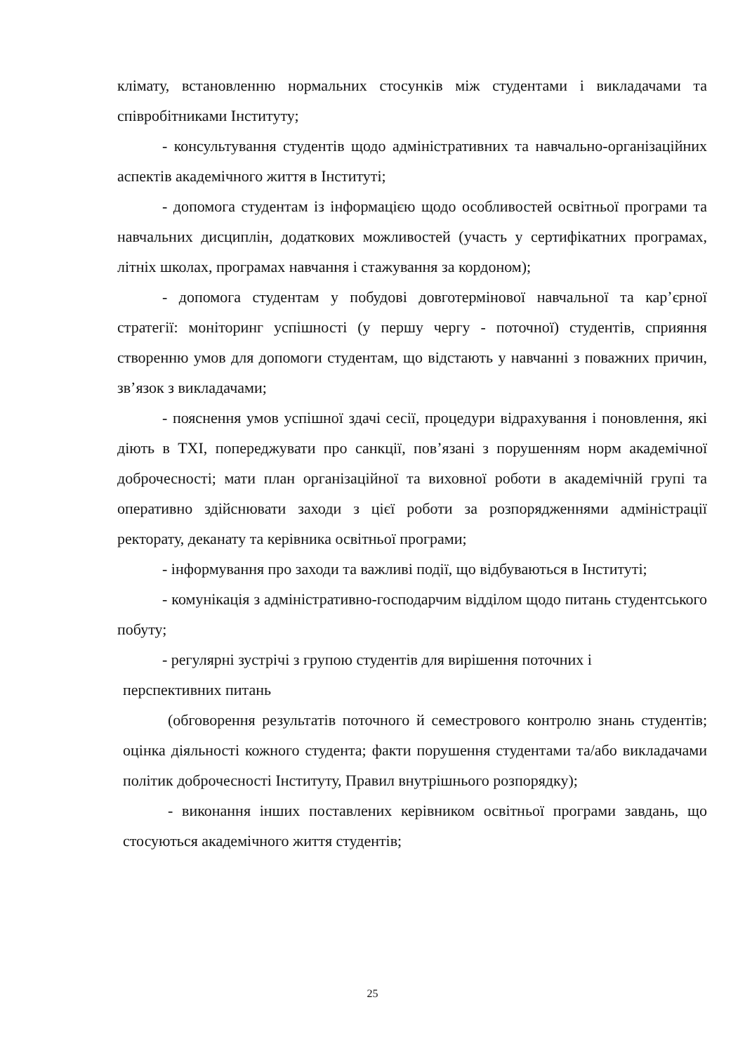клімату, встановленню нормальних стосунків між студентами і викладачами та співробітниками Інституту;
- консультування студентів щодо адміністративних та навчально-організаційних аспектів академічного життя в Інституті;
- допомога студентам із інформацією щодо особливостей освітньої програми та навчальних дисциплін, додаткових можливостей (участь у сертифікатних програмах, літніх школах, програмах навчання і стажування за кордоном);
- допомога студентам у побудові довготермінової навчальної та кар’єрної стратегії: моніторинг успішності (у першу чергу - поточної) студентів, сприяння створенню умов для допомоги студентам, що відстають у навчанні з поважних причин, зв’язок з викладачами;
- пояснення умов успішної здачі сесії, процедури відрахування і поновлення, які діють в ТХІ, попереджувати про санкції, пов’язані з порушенням норм академічної доброчесності; мати план організаційної та виховної роботи в академічній групі та оперативно здійснювати заходи з цієї роботи за розпорядженнями адміністрації ректорату, деканату та керівника освітньої програми;
- інформування про заходи та важливі події, що відбуваються в Інституті;
- комунікація з адміністративно-господарчим відділом щодо питань студентського побуту;
- регулярні зустрічі з групою студентів для вирішення поточних і
перспективних питань
(обговорення результатів поточного й семестрового контролю знань студентів; оцінка діяльності кожного студента; факти порушення студентами та/або викладачами політик доброчесності Інституту, Правил внутрішнього розпорядку);
- виконання інших поставлених керівником освітньої програми завдань, що стосуються академічного життя студентів;
25